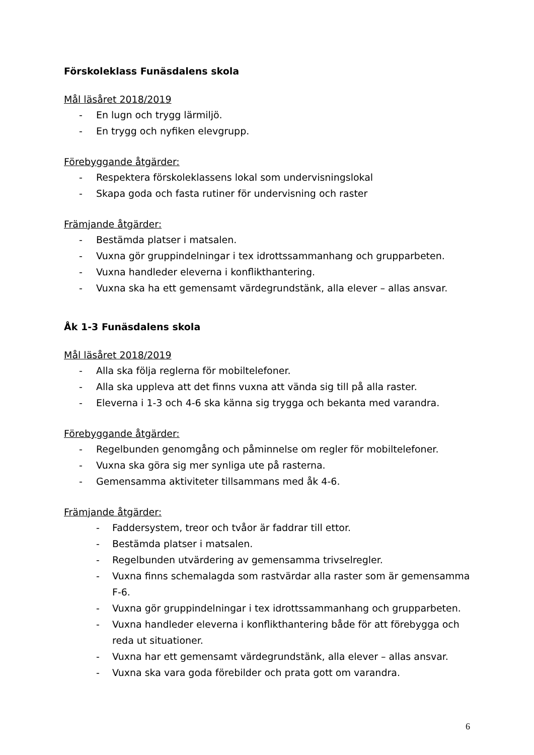Förskoleklass Funäsdalens skola
Mål läsåret 2018/2019
- En lugn och trygg lärmiljö.
- En trygg och nyfiken elevgrupp.
Förebyggande åtgärder:
- Respektera förskoleklassens lokal som undervisningslokal
- Skapa goda och fasta rutiner för undervisning och raster
Främjande åtgärder:
- Bestämda platser i matsalen.
- Vuxna gör gruppindelningar i tex idrottssammanhang och grupparbeten.
- Vuxna handleder eleverna i konflikthantering.
- Vuxna ska ha ett gemensamt värdegrundstänk, alla elever – allas ansvar.
Åk 1-3 Funäsdalens skola
Mål läsåret 2018/2019
- Alla ska följa reglerna för mobiltelefoner.
- Alla ska uppleva att det finns vuxna att vända sig till på alla raster.
- Eleverna i 1-3 och 4-6 ska känna sig trygga och bekanta med varandra.
Förebyggande åtgärder:
- Regelbunden genomgång och påminnelse om regler för mobiltelefoner.
- Vuxna ska göra sig mer synliga ute på rasterna.
- Gemensamma aktiviteter tillsammans med åk 4-6.
Främjande åtgärder:
- Faddersystem, treor och tvåor är faddrar till ettor.
- Bestämda platser i matsalen.
- Regelbunden utvärdering av gemensamma trivselregler.
- Vuxna finns schemalagda som rastvärdar alla raster som är gemensamma F-6.
- Vuxna gör gruppindelningar i tex idrottssammanhang och grupparbeten.
- Vuxna handleder eleverna i konflikthantering både för att förebygga och reda ut situationer.
- Vuxna har ett gemensamt värdegrundstänk, alla elever – allas ansvar.
- Vuxna ska vara goda förebilder och prata gott om varandra.
6